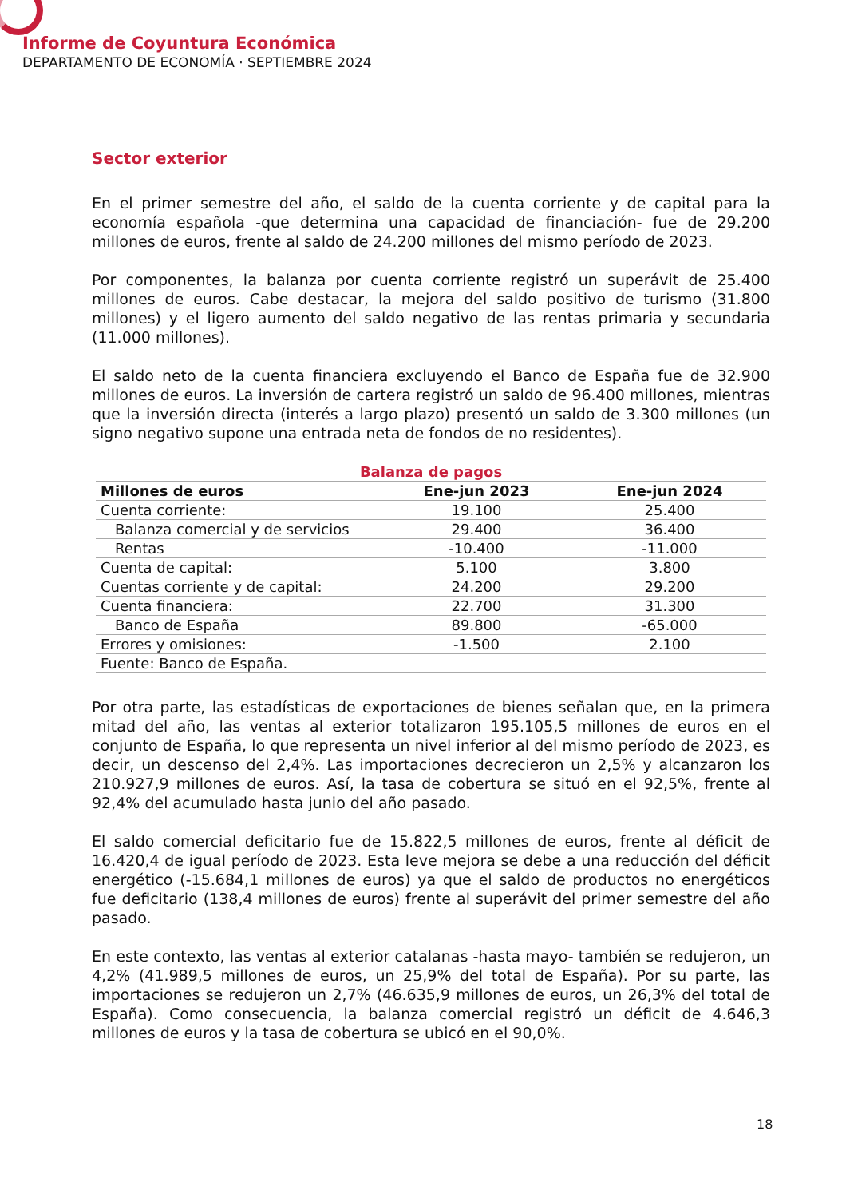Informe de Coyuntura Económica
DEPARTAMENTO DE ECONOMÍA · SEPTIEMBRE 2024
Sector exterior
En el primer semestre del año, el saldo de la cuenta corriente y de capital para la economía española -que determina una capacidad de financiación- fue de 29.200 millones de euros, frente al saldo de 24.200 millones del mismo período de 2023.
Por componentes, la balanza por cuenta corriente registró un superávit de 25.400 millones de euros. Cabe destacar, la mejora del saldo positivo de turismo (31.800 millones) y el ligero aumento del saldo negativo de las rentas primaria y secundaria (11.000 millones).
El saldo neto de la cuenta financiera excluyendo el Banco de España fue de 32.900 millones de euros. La inversión de cartera registró un saldo de 96.400 millones, mientras que la inversión directa (interés a largo plazo) presentó un saldo de 3.300 millones (un signo negativo supone una entrada neta de fondos de no residentes).
| Balanza de pagos | | |
| Millones de euros | Ene-jun 2023 | Ene-jun 2024 |
| Cuenta corriente: | 19.100 | 25.400 |
| Balanza comercial y de servicios | 29.400 | 36.400 |
| Rentas | -10.400 | -11.000 |
| Cuenta de capital: | 5.100 | 3.800 |
| Cuentas corriente y de capital: | 24.200 | 29.200 |
| Cuenta financiera: | 22.700 | 31.300 |
| Banco de España | 89.800 | -65.000 |
| Errores y omisiones: | -1.500 | 2.100 |
| Fuente: Banco de España. | | |
Por otra parte, las estadísticas de exportaciones de bienes señalan que, en la primera mitad del año, las ventas al exterior totalizaron 195.105,5 millones de euros en el conjunto de España, lo que representa un nivel inferior al del mismo período de 2023, es decir, un descenso del 2,4%. Las importaciones decrecieron un 2,5% y alcanzaron los 210.927,9 millones de euros. Así, la tasa de cobertura se situó en el 92,5%, frente al 92,4% del acumulado hasta junio del año pasado.
El saldo comercial deficitario fue de 15.822,5 millones de euros, frente al déficit de 16.420,4 de igual período de 2023. Esta leve mejora se debe a una reducción del déficit energético (-15.684,1 millones de euros) ya que el saldo de productos no energéticos fue deficitario (138,4 millones de euros) frente al superávit del primer semestre del año pasado.
En este contexto, las ventas al exterior catalanas -hasta mayo- también se redujeron, un 4,2% (41.989,5 millones de euros, un 25,9% del total de España). Por su parte, las importaciones se redujeron un 2,7% (46.635,9 millones de euros, un 26,3% del total de España). Como consecuencia, la balanza comercial registró un déficit de 4.646,3 millones de euros y la tasa de cobertura se ubicó en el 90,0%.
18